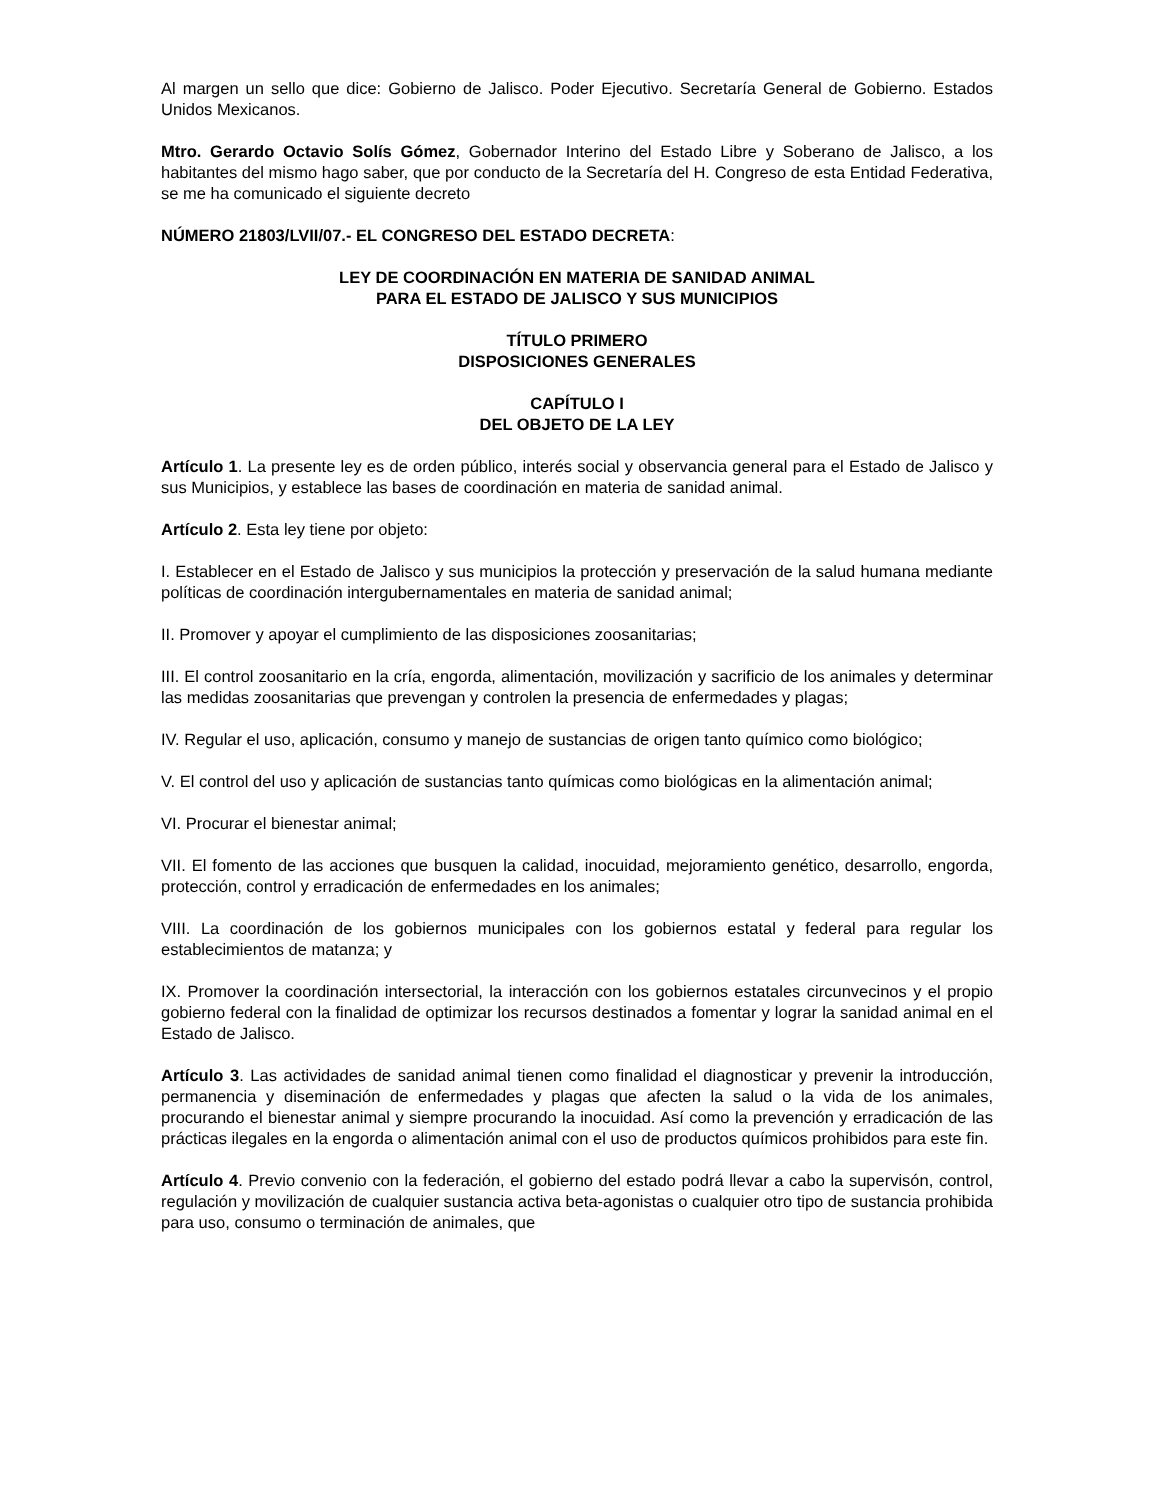Al margen un sello que dice: Gobierno de Jalisco. Poder Ejecutivo. Secretaría General de Gobierno. Estados Unidos Mexicanos.
Mtro. Gerardo Octavio Solís Gómez, Gobernador Interino del Estado Libre y Soberano de Jalisco, a los habitantes del mismo hago saber, que por conducto de la Secretaría del H. Congreso de esta Entidad Federativa, se me ha comunicado el siguiente decreto
NÚMERO 21803/LVII/07.- EL CONGRESO DEL ESTADO DECRETA:
LEY DE COORDINACIÓN EN MATERIA DE SANIDAD ANIMAL
PARA EL ESTADO DE JALISCO Y SUS MUNICIPIOS
TÍTULO PRIMERO
DISPOSICIONES GENERALES
CAPÍTULO I
DEL OBJETO DE LA LEY
Artículo 1. La presente ley es de orden público, interés social y observancia general para el Estado de Jalisco y sus Municipios, y establece las bases de coordinación en materia de sanidad animal.
Artículo 2. Esta ley tiene por objeto:
I. Establecer en el Estado de Jalisco y sus municipios la protección y preservación de la salud humana mediante políticas de coordinación intergubernamentales en materia de sanidad animal;
II. Promover y apoyar el cumplimiento de las disposiciones zoosanitarias;
III. El control zoosanitario en la cría, engorda, alimentación, movilización y sacrificio de los animales y determinar las medidas zoosanitarias que prevengan y controlen la presencia de enfermedades y plagas;
IV. Regular el uso, aplicación, consumo y manejo de sustancias de origen tanto químico como biológico;
V. El control del uso y aplicación de sustancias tanto químicas como biológicas en la alimentación animal;
VI. Procurar el bienestar animal;
VII. El fomento de las acciones que busquen la calidad, inocuidad, mejoramiento genético, desarrollo, engorda, protección, control y erradicación de enfermedades en los animales;
VIII. La coordinación de los gobiernos municipales con los gobiernos estatal y federal para regular los establecimientos de matanza; y
IX. Promover la coordinación intersectorial, la interacción con los gobiernos estatales circunvecinos y el propio gobierno federal con la finalidad de optimizar los recursos destinados a fomentar y lograr la sanidad animal en el Estado de Jalisco.
Artículo 3. Las actividades de sanidad animal tienen como finalidad el diagnosticar y prevenir la introducción, permanencia y diseminación de enfermedades y plagas que afecten la salud o la vida de los animales, procurando el bienestar animal y siempre procurando la inocuidad. Así como la prevención y erradicación de las prácticas ilegales en la engorda o alimentación animal con el uso de productos químicos prohibidos para este fin.
Artículo 4. Previo convenio con la federación, el gobierno del estado podrá llevar a cabo la supervisón, control, regulación y movilización de cualquier sustancia activa beta-agonistas o cualquier otro tipo de sustancia prohibida para uso, consumo o terminación de animales, que